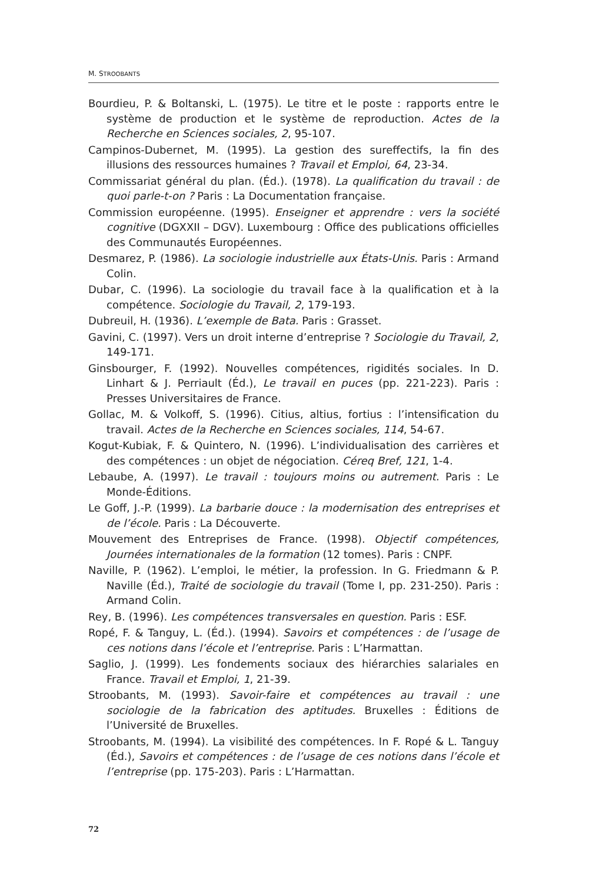M. STROOBANTS
Bourdieu, P. & Boltanski, L. (1975). Le titre et le poste : rapports entre le système de production et le système de reproduction. Actes de la Recherche en Sciences sociales, 2, 95-107.
Campinos-Dubernet, M. (1995). La gestion des sureffectifs, la fin des illusions des ressources humaines ? Travail et Emploi, 64, 23-34.
Commissariat général du plan. (Éd.). (1978). La qualification du travail : de quoi parle-t-on ? Paris : La Documentation française.
Commission européenne. (1995). Enseigner et apprendre : vers la société cognitive (DGXXII – DGV). Luxembourg : Office des publications officielles des Communautés Européennes.
Desmarez, P. (1986). La sociologie industrielle aux États-Unis. Paris : Armand Colin.
Dubar, C. (1996). La sociologie du travail face à la qualification et à la compétence. Sociologie du Travail, 2, 179-193.
Dubreuil, H. (1936). L’exemple de Bata. Paris : Grasset.
Gavini, C. (1997). Vers un droit interne d’entreprise ? Sociologie du Travail, 2, 149-171.
Ginsbourger, F. (1992). Nouvelles compétences, rigidités sociales. In D. Linhart & J. Perriault (Éd.), Le travail en puces (pp. 221-223). Paris : Presses Universitaires de France.
Gollac, M. & Volkoff, S. (1996). Citius, altius, fortius : l’intensification du travail. Actes de la Recherche en Sciences sociales, 114, 54-67.
Kogut-Kubiak, F. & Quintero, N. (1996). L’individualisation des carrières et des compétences : un objet de négociation. Céreq Bref, 121, 1-4.
Lebaube, A. (1997). Le travail : toujours moins ou autrement. Paris : Le Monde-Éditions.
Le Goff, J.-P. (1999). La barbarie douce : la modernisation des entreprises et de l’école. Paris : La Découverte.
Mouvement des Entreprises de France. (1998). Objectif compétences, Journées internationales de la formation (12 tomes). Paris : CNPF.
Naville, P. (1962). L’emploi, le métier, la profession. In G. Friedmann & P. Naville (Éd.), Traité de sociologie du travail (Tome I, pp. 231-250). Paris : Armand Colin.
Rey, B. (1996). Les compétences transversales en question. Paris : ESF.
Ropé, F. & Tanguy, L. (Éd.). (1994). Savoirs et compétences : de l’usage de ces notions dans l’école et l’entreprise. Paris : L’Harmattan.
Saglio, J. (1999). Les fondements sociaux des hiérarchies salariales en France. Travail et Emploi, 1, 21-39.
Stroobants, M. (1993). Savoir-faire et compétences au travail : une sociologie de la fabrication des aptitudes. Bruxelles : Éditions de l’Université de Bruxelles.
Stroobants, M. (1994). La visibilité des compétences. In F. Ropé & L. Tanguy (Éd.), Savoirs et compétences : de l’usage de ces notions dans l’école et l’entreprise (pp. 175-203). Paris : L’Harmattan.
72